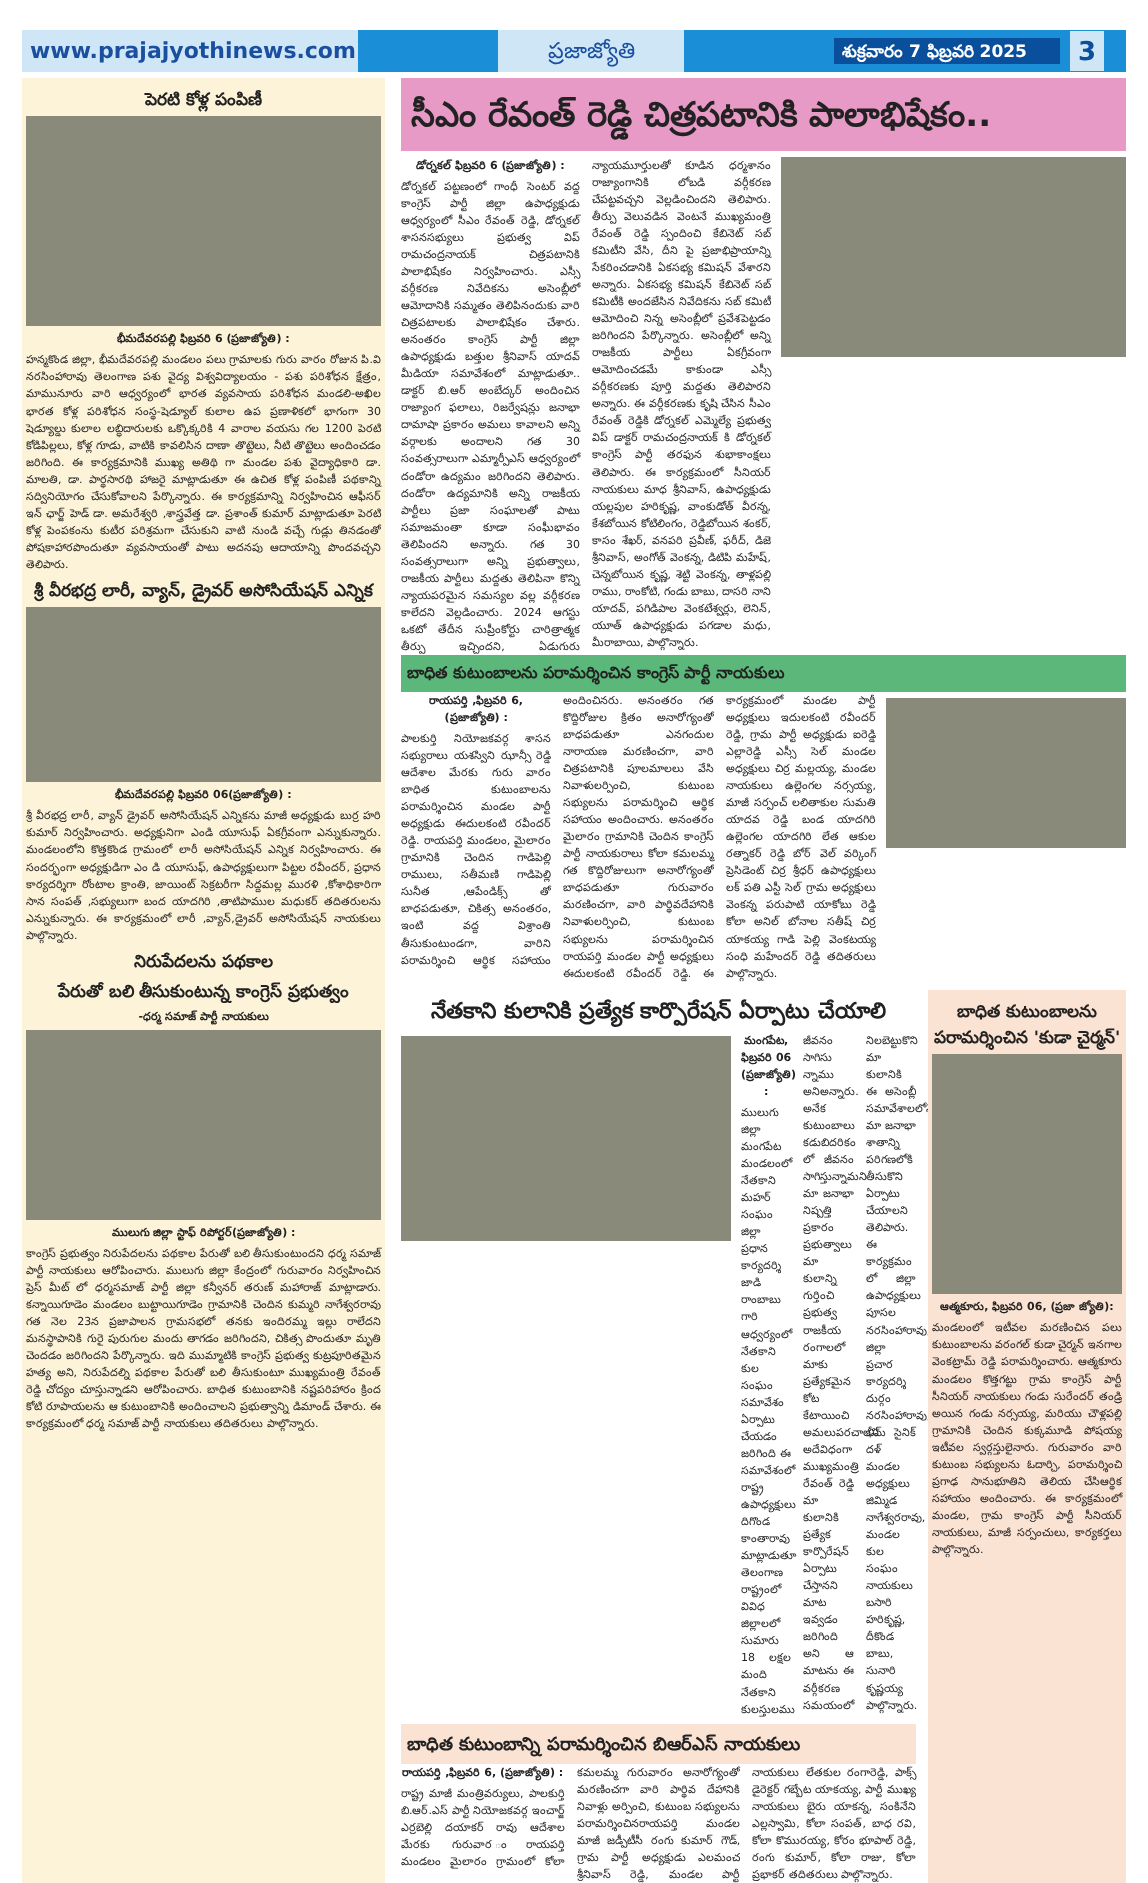www.prajajyothinews.com ప్రజాజ్యోతి
శుక్రవారం 7 ఫిబ్రవరి 2025
3
పెరటి కోళ్ల పంపిణీ
భీమదేవరపల్లి ఫిబ్రవరి 6 (ప్రజాజ్యోతి) :
హన్మకొండ జిల్లా, భీమదేవరపల్లి మండలం పలు గ్రామాలకు గురు వారం రోజున పి.వి నరసింహారావు తెలంగాణ పశు వైద్య విశ్వవిద్యాలయం - పశు పరిశోధన క్షేత్రం, మామునూరు వారి ఆధ్వర్యంలో భారత వ్యవసాయ పరిశోధన మండలి-అఖిల భారత కోళ్ల పరిశోధన సంస్థ-షెడ్యూల్ కులాల ఉప ప్రణాళికలో భాగంగా 30 షెడ్యూల్డు కులాల లబ్ధిదారులకు ఒక్కొక్కరికి 4 వారాల వయసు గల 1200 పెరటి కోడిపిల్లలు, కోళ్ల గూడు, వాటికి కావలిసిన దాణా తొట్టెలు, నీటి తొట్టెలు అందించడం జరిగింది. ఈ కార్యక్రమానికి ముఖ్య అతిథి గా మండల పశు వైద్యాధికారి డా. మాలతి, డా. పార్థసారథి హాజరై మాట్లాడుతూ ఈ ఉచిత కోళ్ల పంపిణీ పథకాన్ని సద్వినియోగం చేసుకోవాలని పేర్కొన్నారు. ఈ కార్యక్రమాన్ని నిర్వహించిన ఆఫీసర్ ఇన్ ఛార్జ్ హెడ్ డా. అమరేశ్వరి ,శాస్త్రవేత్త డా. ప్రశాంత్ కుమార్ మాట్లాడుతూ పెరటి కోళ్ల పెంపకంను కుటీర పరిశ్రమగా చేసుకుని వాటి నుండి వచ్చే గుడ్లు తినడంతో పోషకాహారపొందుతూ వ్యవసాయంతో పాటు అదనపు ఆదాయాన్ని పొందవచ్చని తెలిపారు.
శ్రీ వీరభద్ర లారీ, వ్యాన్, డ్రైవర్ అసోసియేషన్ ఎన్నిక
భీమదేవరపల్లి ఫిబ్రవరి 06(ప్రజాజ్యోతి) :
శ్రీ వీరభద్ర లారీ, వ్యాన్ డ్రైవర్ అసోసియేషన్ ఎన్నికను మాజీ అధ్యక్షుడు బుర్ర హరి కుమార్ నిర్వహించారు. అధ్యక్షునిగా ఎండి యూసుఫ్ ఏకగ్రీవంగా ఎన్నుకున్నారు. మండలంలోని కొత్తకొండ గ్రామంలో లారీ అసోసియేషన్ ఎన్నిక నిర్వహించారు. ఈ సందర్భంగా అధ్యక్షుడిగా ఎం డి యూసుఫ్, ఉపాధ్యక్షులుగా పిట్టల రవీందర్, ప్రధాన కార్యదర్శిగా రోంటాల క్రాంతి, జాయింట్ సెక్రటరీగా సిద్దమల్ల మురళి ,కోశాధికారిగా సాన సంపత్ ,సభ్యులుగా బంద యాదగిరి ,తాటిపాముల మధుకర్ తదితరులను ఎన్నుకున్నారు. ఈ కార్యక్రమంలో లారీ ,వ్యాన్,డ్రైవర్ అసోసియేషన్ నాయకులు పాల్గొన్నారు.
నిరుపేదలను పథకాల
పేరుతో బలి తీసుకుంటున్న కాంగ్రెస్ ప్రభుత్వం
-ధర్మ సమాజ్ పార్టీ నాయకులు
ములుగు జిల్లా స్టాఫ్ రిపోర్టర్(ప్రజాజ్యోతి) :
కాంగ్రెస్ ప్రభుత్వం నిరుపేదలను పథకాల పేరుతో బలి తీసుకుంటుందని ధర్మ సమాజ్ పార్టీ నాయకులు ఆరోపించారు. ములుగు జిల్లా కేంద్రంలో గురువారం నిర్వహించిన ప్రెస్ మీట్ లో ధర్మసమాజ్ పార్టీ జిల్లా కన్వీనర్ తరుణ్ మహారాజ్ మాట్లాడారు. కన్నాయిగూడెం మండలం బుట్టాయిగూడెం గ్రామానికి చెందిన కుమ్మరి నాగేశ్వరరావు గత నెల 23న ప్రజాపాలన గ్రామసభలో తనకు ఇందిరమ్మ ఇల్లు రాలేదని మనస్థాపానికి గురై పురుగుల మందు తాగడం జరిగిందని, చికిత్స పొందుతూ మృతి చెందడం జరిగిందని పేర్కొన్నారు. ఇది ముమ్మాటికి కాంగ్రెస్ ప్రభుత్వ కుట్రపూరితమైన హత్య అని, నిరుపేదల్ని పథకాల పేరుతో బలి తీసుకుంటూ ముఖ్యమంత్రి రేవంత్ రెడ్డి చోద్యం చూస్తున్నాడని ఆరోపించారు. బాధిత కుటుంబానికి నష్టపరిహారం క్రింద కోటి రూపాయలను ఆ కుటుంబానికి అందించాలని ప్రభుత్వాన్ని డిమాండ్ చేశారు. ఈ కార్యక్రమంలో ధర్మ సమాజ్ పార్టీ నాయకులు తదితరులు పాల్గొన్నారు.
సీఎం రేవంత్ రెడ్డి చిత్రపటానికి పాలాభిషేకం..
డోర్నకల్ ఫిబ్రవరి 6 (ప్రజాజ్యోతి) :
డోర్నకల్ పట్టణంలో గాంధీ సెంటర్ వద్ద కాంగ్రెస్ పార్టీ జిల్లా ఉపాధ్యక్షుడు ఆధ్వర్యంలో సీఎం రేవంత్ రెడ్డి, డోర్నకల్ శాసనసభ్యులు ప్రభుత్వ విప్ రామచంద్రనాయక్ చిత్రపటానికి పాలాభిషేకం నిర్వహించారు. ఎస్సీ వర్గీకరణ నివేదికను అసెంబ్లీలో ఆమోదానికి సమ్మతం తెలిపినందుకు వారి చిత్రపటాలకు పాలాభిషేకం చేశారు. అనంతరం కాంగ్రెస్ పార్టీ జిల్లా ఉపాధ్యక్షుడు బత్తుల శ్రీనివాస్ యాదవ్ మీడియా సమావేశంలో మాట్లాడుతూ.. డాక్టర్ బి.ఆర్ అంబేద్కర్ అందించిన రాజ్యాంగ ఫలాలు, రిజర్వేషన్లు జనాభా దామాషా ప్రకారం అమలు కావాలని అన్ని వర్గాలకు అందాలని గత 30 సంవత్సరాలుగా ఎమ్మార్పీఎస్ ఆధ్వర్యంలో దండోరా ఉద్యమం జరిగిందని తెలిపారు. దండోరా ఉద్యమానికి అన్ని రాజకీయ పార్టీలు ప్రజా సంఘాలతో పాటు సమాజమంతా కూడా సంఘీభావం తెలిపిందని అన్నారు. గత 30 సంవత్సరాలుగా అన్ని ప్రభుత్వాలు, రాజకీయ పార్టీలు మద్దతు తెలిపినా కొన్ని న్యాయపరమైన సమస్యల వల్ల వర్గీకరణ కాలేదని వెల్లడించారు. 2024 ఆగస్టు ఒకటో తేదీన సుప్రీంకోర్టు చారిత్రాత్మక తీర్పు ఇచ్చిందని, ఏడుగురు న్యాయమూర్తులతో కూడిన ధర్మశానం రాజ్యాంగానికి లోబడి వర్గీకరణ చేపట్టవచ్చని వెల్లడించిందని తెలిపారు. తీర్పు వెలువడిన వెంటనే ముఖ్యమంత్రి రేవంత్ రెడ్డి స్పందించి కేబినెట్ సబ్ కమిటీని వేసి, దీని పై ప్రజాభిప్రాయాన్ని సేకరించడానికి ఏకసభ్య కమిషన్ వేశారని అన్నారు. ఏకసభ్య కమిషన్ కేబినెట్ సబ్ కమిటీకి అందజేసిన నివేదికను సబ్ కమిటీ ఆమోదించి నిన్న అసెంబ్లీలో ప్రవేశపెట్టడం జరిగిందని పేర్కొన్నారు. అసెంబ్లీలో అన్ని రాజకీయ పార్టీలు ఏకగ్రీవంగా ఆమోదించడమే కాకుండా ఎస్సీ వర్గీకరణకు పూర్తి మద్దతు తెలిపారని అన్నారు. ఈ వర్గీకరణకు కృషి చేసిన సీఎం రేవంత్ రెడ్డికి డోర్నకల్ ఎమ్మెల్యే ప్రభుత్వ విప్ డాక్టర్ రామచంద్రనాయక్ కి డోర్నకల్ కాంగ్రెస్ పార్టీ తరఫున శుభాకాంక్షలు తెలిపారు. ఈ కార్యక్రమంలో సీనియర్ నాయకులు మాధ శ్రీనివాస్, ఉపాధ్యక్షుడు యల్లపుల హరికృష్ణ, వాంకుడోత్ వీరన్న, కేశబోయిన కోటిలింగం, రెడ్డిబోయిన శంకర్, కాసం శేఖర్, వనపరి ప్రవీణ్, ఫరీద్, డిజె శ్రీనివాస్, అంగోత్ వెంకన్న, డిటిపి మహేష్, చెన్నబోయిన కృష్ణ, శెట్టి వెంకన్న, తాళ్లపల్లి రాము, రాంకోటి, గండు బాబు, దాసరి నాని యాదవ్, పగిడిపాల వెంకటేశ్వర్లు, లెనిన్, యూత్ ఉపాధ్యక్షుడు పగడాల మధు, మీరాబాయి, పాల్గొన్నారు.
బాధిత కుటుంబాలను పరామర్శించిన కాంగ్రెస్ పార్టీ నాయకులు
రాయపర్తి ,ఫిబ్రవరి 6, (ప్రజాజ్యోతి) :
పాలకుర్తి నియోజకవర్గ శాసన సభ్యురాలు యశస్విని ఝాన్సీ రెడ్డి ఆదేశాల మేరకు గురు వారం బాధిత కుటుంబాలను పరామర్శించిన మండల పార్టీ అధ్యక్షుడు ఈదులకంటి రవీందర్ రెడ్డి. రాయపర్తి మండలం, మైలారం గ్రామానికి చెందిన గాడిపెల్లి రాములు, సతీమణి గాడిపెల్లి సునీత ,ఆపేండిక్స్ తో బాధపడుతూ, చికిత్స అనంతరం, ఇంటి వద్ద విశ్రాంతి తీసుకుంటుండగా, వారిని పరామర్శించి ఆర్థిక సహాయం అందించినరు. అనంతరం గత కొద్దిరోజుల క్రితం అనారోగ్యంతో బాధపడుతూ ఎనగందుల నారాయణ మరణించగా, వారి చిత్రపటానికి పూలమాలలు వేసి నివాళులర్పించి, కుటుంబ సభ్యులను పరామర్శించి ఆర్థిక సహాయం అందించారు. అనంతరం మైలారం గ్రామానికి చెందిన కాంగ్రెస్ పార్టీ నాయకురాలు కోలా కమలమ్మ గత కొద్దిరోజులుగా అనారోగ్యంతో బాధపడుతూ గురువారం మరణించగా, వారి పార్థివదేహానికి నివాళులర్పించి, కుటుంబ సభ్యులను పరామర్శించిన రాయపర్తి మండల పార్టీ అధ్యక్షులు ఈదులకంటి రవీందర్ రెడ్డి. ఈ కార్యక్రమంలో మండల పార్టీ అధ్యక్షులు ఇదులకంటి రవీందర్ రెడ్డి, గ్రామ పార్టీ అధ్యక్షుడు ఐరెడ్డి ఎల్లారెడ్డి ఎస్సీ సెల్ మండల అధ్యక్షులు చిర్ర మల్లయ్య, మండల నాయకులు ఉల్లెంగల నర్సయ్య, మాజీ సర్పంచ్ లలితాకుల సుమతి యాదవ రెడ్డి బండ యాదగిరి ఉల్లెంగల యాదగిరి లేత ఆకుల రత్నాకర్ రెడ్డి బోర్ వెల్ వర్కింగ్ ప్రెసిడెంట్ చిర్ర శ్రీధర్ ఉపాధ్యక్షులు లక్ పతి ఎస్టీ సెల్ గ్రామ అధ్యక్షులు వెంకన్న పరుపాటి యాకోబు రెడ్డి కోలా అనిల్ బోనాల సతీష్ చిర్ర యాకయ్య గాడి పెల్లి వెంకటయ్య సంధి మహేందర్ రెడ్డి తదితరులు పాల్గొన్నారు.
నేతకాని కులానికి ప్రత్యేక కార్పొరేషన్ ఏర్పాటు చేయాలి
మంగపేట, ఫిబ్రవరి 06 (ప్రజాజ్యోతి) :
ములుగు జిల్లా మంగపేట మండలంలో నేతకాని మహర్ సంఘం జిల్లా ప్రధాన కార్యదర్శి జాడి రాంబాబు గారి ఆధ్వర్యంలో నేతకాని కుల సంఘం సమావేశం ఏర్పాటు చేయడం జరిగింది ఈ సమావేశంలో రాష్ట్ర ఉపాధ్యక్షులు దిగొండ కాంతారావు మాట్లాడుతూ తెలంగాణ రాష్ట్రంలో వివిధ జిల్లాలలో సుమారు 18 లక్షల మంది నేతకాని కులస్తులము జీవనం సాగిసు న్నాము అనిఅన్నారు. అనేక కుటుంబాలు కడుబిదరికం లో జీవనం సాగిస్తున్నామని మా జనాభా నిష్పత్తి ప్రకారం ప్రభుత్వాలు మా కులాన్ని గుర్తించి ప్రభుత్వ రాజకీయ రంగాలలో మాకు ప్రత్యేకమైన కోట కేటాయించి అమలుపరచాలని అదేవిధంగా ముఖ్యమంత్రి రేవంత్ రెడ్డి మా కులానికి ప్రత్యేక కార్పొరేషన్ ఏర్పాటు చేస్తానని మాట ఇవ్వడం జరిగింది అని ఆ మాటను ఈ వర్గీకరణ సమయంలో నిలబెట్టుకొని మా కులానికి ఈ అసెంబ్లీ సమావేశాలలోనే మా జనాభా శాతాన్ని పరిగణలోకి తీసుకొని ఏర్పాటు చేయాలని తెలిపారు. ఈ కార్యక్రమం లో జిల్లా ఉపాధ్యక్షులు పూసల నరసింహారావు, జిల్లా ప్రచార కార్యదర్శి దుర్గం నరసింహారావు, భీమ్ సైనిక్ దళ్ మండల అధ్యక్షులు జిమ్మిడ నాగేశ్వరరావు, మండల కుల సంఘం నాయకులు బసారి హరికృష్ణ, దీకొండ బాబు, సునారి కృష్ణయ్య పాల్గొన్నారు.
బాధిత కుటుంబాన్ని పరామర్శించిన బిఆర్ఎస్ నాయకులు
రాయపర్తి ,ఫిబ్రవరి 6, (ప్రజాజ్యోతి) :
రాష్ట్ర మాజీ మంత్రివర్యులు, పాలకుర్తి బి.ఆర్.ఎస్ పార్టీ నియోజకవర్గ ఇంచార్జ్ ఎర్రబెల్లి దయాకర్ రావు ఆదేశాల మేరకు గురువార ంరాయపర్తి మండలం మైలారం గ్రామంలో కోలా కమలమ్మ గురువారం అనారోగ్యంతో మరణించగా వారి పార్థివ దేహానికి నివాళ్లు అర్పించి, కుటుంబ సభ్యులను పరామర్శించినరాయపర్తి మండల మాజీ జడ్పీటీసీ రంగు కుమార్ గౌడ్, గ్రామ పార్టీ అధ్యక్షుడు ఎలమంచ శ్రీనివాస్ రెడ్డి, మండల పార్టీ నాయకులు లేతకుల రంగారెడ్డి, పాక్స్ డైరెక్టర్ గబ్బేట యాకయ్య, పార్టీ ముఖ్య నాయకులు బైరు యాకన్న, సంకినేని ఎల్లస్వామి, కోలా సంపత్, బాధ రవి, కోలా కొమురయ్య, కోరం భూపాల్ రెడ్డి, రంగు కుమార్, కోలా రాజు, కోలా ప్రభాకర్ తదితరులు పాల్గొన్నారు.
బాధిత కుటుంబాలను పరామర్శించిన 'కుడా చైర్మన్'
ఆత్మకూరు, ఫిబ్రవరి 06, (ప్రజా జ్యోతి):
మండలంలో ఇటీవల మరణించిన పలు కుటుంబాలను వరంగల్ కుడా చైర్మన్ ఇనగాల వెంకట్రామ్ రెడ్డి పరామర్శించారు. ఆత్మకూరు మండలం కొత్తగట్టు గ్రామ కాంగ్రెస్ పార్టీ సీనియర్ నాయకులు గండు సురేందర్ తండ్రి అయిన గండు నర్సయ్య, మరియు చౌళ్లపల్లి గ్రామానికి చెందిన కుక్కమూడి పోషయ్య ఇటీవల స్వర్గస్తులైనారు. గురువారం వారి కుటుంబ సభ్యులను ఓదార్చి, పరామర్శించి ప్రగాఢ సానుభూతిని తెలియ చేసిఆర్థిక సహాయం అందించారు. ఈ కార్యక్రమంలో మండల, గ్రామ కాంగ్రెస్ పార్టీ సీనియర్ నాయకులు, మాజీ సర్పంచులు, కార్యకర్తలు పాల్గొన్నారు.